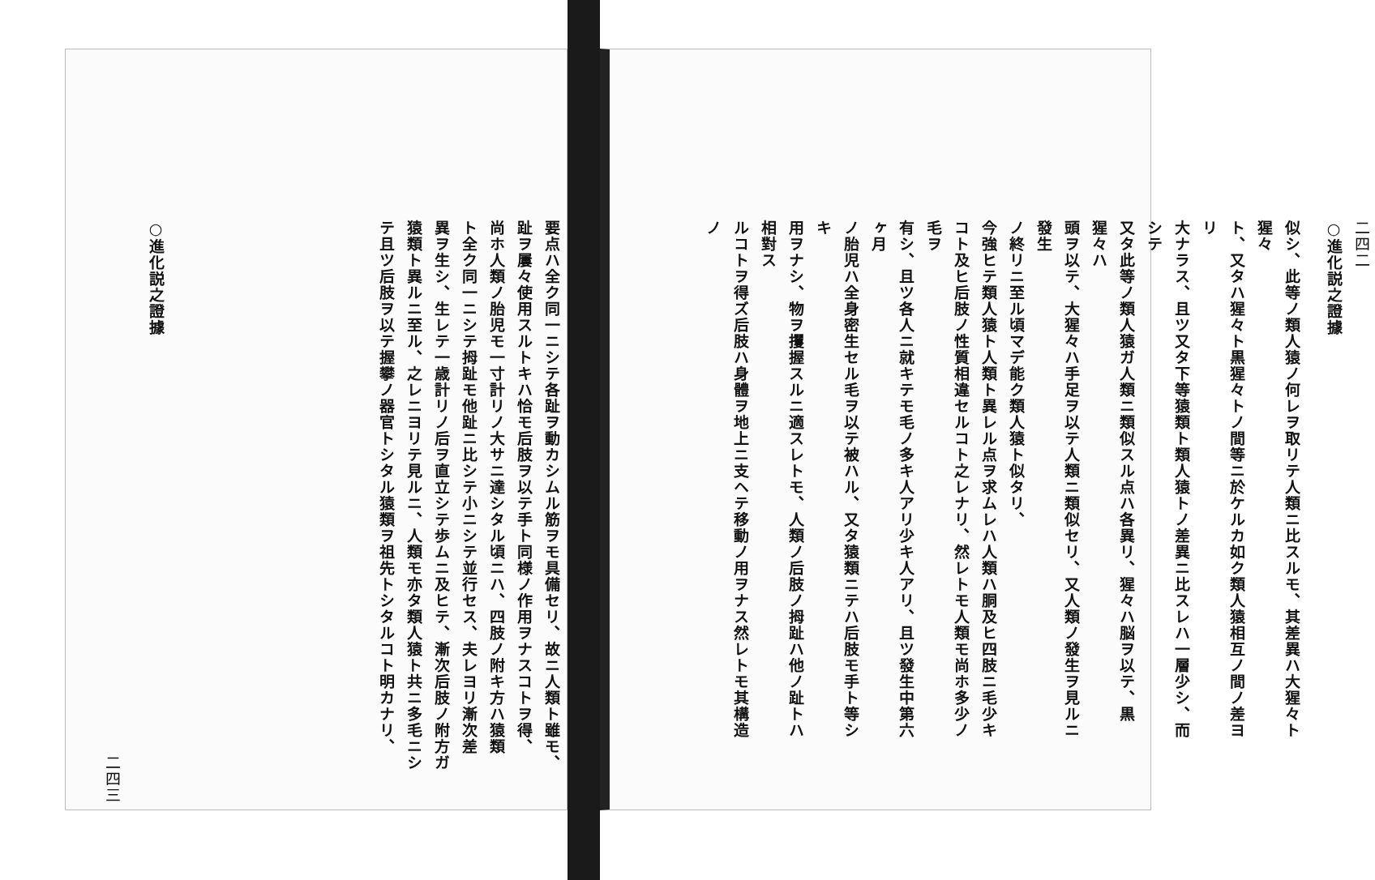二四二
○進化説之證據
似シ、此等ノ類人猿ノ何レヲ取リテ人類ニ比スルモ、其差異ハ大猩々ト猩々
ト、又タハ猩々ト黒猩々トノ間等ニ於ケルカ如ク類人猿相互ノ間ノ差ヨリ
大ナラス、且ツ又タ下等猿類ト類人猿トノ差異ニ比スレハ一層少シ、而シテ
又タ此等ノ類人猿ガ人類ニ類似スル点ハ各異リ、猩々ハ脳ヲ以テ、黒猩々ハ
頭ヲ以テ、大猩々ハ手足ヲ以テ人類ニ類似セリ、又人類ノ發生ヲ見ルニ發生
ノ終リニ至ル頃マデ能ク類人猿ト似タリ、
今強ヒテ類人猿ト人類ト異レル点ヲ求ムレハ人類ハ胴及ヒ四肢ニ毛少キ
コト及ヒ后肢ノ性質相違セルコト之レナリ、然レトモ人類モ尚ホ多少ノ毛ヲ
有シ、且ツ各人ニ就キテモ毛ノ多キ人アリ少キ人アリ、且ツ發生中第六ヶ月
ノ胎児ハ全身密生セル毛ヲ以テ被ハル、又タ猿類ニテハ后肢モ手ト等シキ
用ヲナシ、物ヲ攫握スルニ適スレトモ、人類ノ后肢ノ拇趾ハ他ノ趾トハ相對ス
ルコトヲ得ズ后肢ハ身體ヲ地上ニ支ヘテ移動ノ用ヲナス然レトモ其構造ノ
要点ハ全ク同一ニシテ各趾ヲ動カシムル筋ヲモ具備セリ、故ニ人類ト雖モ、
趾ヲ屢々使用スルトキハ恰モ后肢ヲ以テ手ト同様ノ作用ヲナスコトヲ得、
尚ホ人類ノ胎児モ一寸計リノ大サニ達シタル頃ニハ、四肢ノ附キ方ハ猿類
ト全ク同一ニシテ拇趾モ他趾ニ比シテ小ニシテ並行セス、夫レヨリ漸次差
異ヲ生シ、生レテ一歳計リノ后ヲ直立シテ歩ムニ及ヒテ、漸次后肢ノ附方ガ
猿類ト異ルニ至ル、之レニヨリテ見ルニ、人類モ亦タ類人猿ト共ニ多毛ニシ
テ且ツ后肢ヲ以テ握攀ノ器官トシタル猿類ヲ祖先トシタルコト明カナリ、
○進化説之證據
二四三